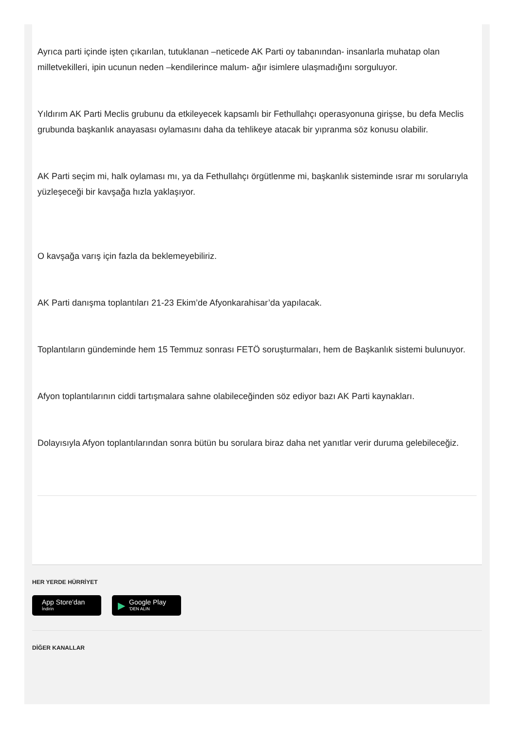Ayrıca parti içinde işten çıkarılan, tutuklanan –neticede AK Parti oy tabanından- insanlarla muhatap olan milletvekilleri, ipin ucunun neden –kendilerince malum- ağır isimlere ulaşmadığını sorguluyor.
Yıldırım AK Parti Meclis grubunu da etkileyecek kapsamlı bir Fethullahçı operasyonuna girişse, bu defa Meclis grubunda başkanlık anayasası oylamasını daha da tehlikeye atacak bir yıpranma söz konusu olabilir.
AK Parti seçim mi, halk oylaması mı, ya da Fethullahçı örgütlenme mi, başkanlık sisteminde ısrar mı sorularıyla yüzleşeceği bir kavşağa hızla yaklaşıyor.
O kavşağa varış için fazla da beklemeyebiliriz.
AK Parti danışma toplantıları 21-23 Ekim’de Afyonkarahisar’da yapılacak.
Toplantıların gündeminde hem 15 Temmuz sonrası FETÖ soruşturmaları, hem de Başkanlık sistemi bulunuyor.
Afyon toplantılarının ciddi tartışmalara sahne olabileceğinden söz ediyor bazı AK Parti kaynakları.
Dolayısıyla Afyon toplantılarından sonra bütün bu sorulara biraz daha net yanıtlar verir duruma gelebileceğiz.
HER YERDE HÜRRİYET
App Store'dan
İndirin
▶
Google Play
'DEN ALIN
DİĞER KANALLAR